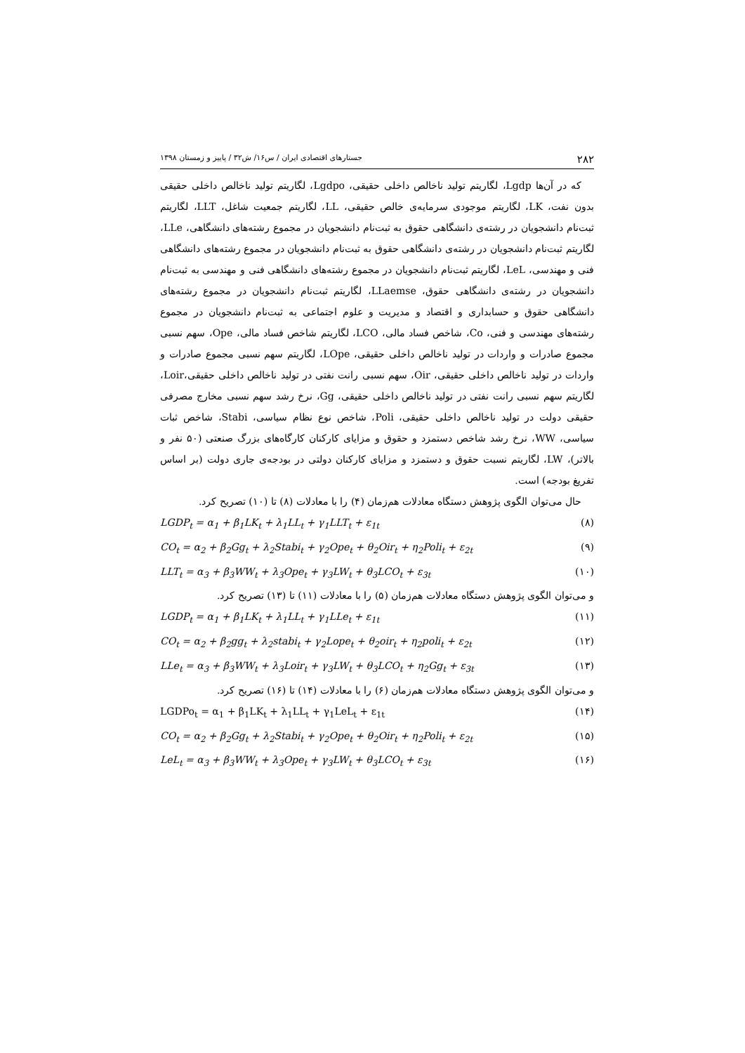۲۸۲ جستارهای اقتصادی ایران / س۱۶/ ش۳۲ / پاییز و زمستان ۱۳۹۸
که در آن‌ها Lgdp، لگاریتم تولید ناخالص داخلی حقیقی، Lgdpo، لگاریتم تولید ناخالص داخلی حقیقی بدون نفت، LK، لگاریتم موجودی سرمایه‌ی خالص حقیقی، LL، لگاریتم جمعیت شاغل، LLT، لگاریتم ثبت‌نام دانشجویان در رشته‌ی دانشگاهی حقوق به ثبت‌نام دانشجویان در مجموع رشته‌های دانشگاهی، LLe، لگاریتم ثبت‌نام دانشجویان در رشته‌ی دانشگاهی حقوق به ثبت‌نام دانشجویان در مجموع رشته‌های دانشگاهی فنی و مهندسی، LeL، لگاریتم ثبت‌نام دانشجویان در مجموع رشته‌های دانشگاهی فنی و مهندسی به ثبت‌نام دانشجویان در رشته‌ی دانشگاهی حقوق، LLaemse، لگاریتم ثبت‌نام دانشجویان در مجموع رشته‌های دانشگاهی حقوق و حسابداری و اقتصاد و مدیریت و علوم اجتماعی به ثبت‌نام دانشجویان در مجموع رشته‌های مهندسی و فنی، Co، شاخص فساد مالی، LCO، لگاریتم شاخص فساد مالی، Ope، سهم نسبی مجموع صادرات و واردات در تولید ناخالص داخلی حقیقی، LOpe، لگاریتم سهم نسبی مجموع صادرات و واردات در تولید ناخالص داخلی حقیقی، Oir، سهم نسبی رانت نفتی در تولید ناخالص داخلی حقیقی،Loir، لگاریتم سهم نسبی رانت نفتی در تولید ناخالص داخلی حقیقی، Gg، نرخ رشد سهم نسبی مخارج مصرفی حقیقی دولت در تولید ناخالص داخلی حقیقی، Poli، شاخص نوع نظام سیاسی، Stabi، شاخص ثبات سیاسی، WW، نرخ رشد شاخص دستمزد و حقوق و مزایای کارکنان کارگاه‌های بزرگ صنعتی (۵۰ نفر و بالاتر)، LW، لگاریتم نسبت حقوق و دستمزد و مزایای کارکنان دولتی در بودجه‌ی جاری دولت (بر اساس تفریغ بودجه) است.
حال می‌توان الگوی پژوهش دستگاه معادلات هم‌زمان (۴) را با معادلات (۸) تا (۱۰) تصریح کرد.
LGDP<sub>t</sub> = α<sub>1</sub> + β<sub>1</sub>LK<sub>t</sub> + λ<sub>1</sub>LL<sub>t</sub> + γ<sub>1</sub>LLT<sub>t</sub> + ε<sub>1t</sub> (۸)
CO<sub>t</sub> = α<sub>2</sub> + β<sub>2</sub>Gg<sub>t</sub> + λ<sub>2</sub>Stabi<sub>t</sub> + γ<sub>2</sub>Ope<sub>t</sub> + θ<sub>2</sub>Oir<sub>t</sub> + η<sub>2</sub>Poli<sub>t</sub> + ε<sub>2t</sub> (۹)
LLT<sub>t</sub> = α<sub>3</sub> + β<sub>3</sub>WW<sub>t</sub> + λ<sub>3</sub>Ope<sub>t</sub> + γ<sub>3</sub>LW<sub>t</sub> + θ<sub>3</sub>LCO<sub>t</sub> + ε<sub>3t</sub> (۱۰)
و می‌توان الگوی پژوهش دستگاه معادلات هم‌زمان (۵) را با معادلات (۱۱) تا (۱۳) تصریح کرد.
LGDP<sub>t</sub> = α<sub>1</sub> + β<sub>1</sub>LK<sub>t</sub> + λ<sub>1</sub>LL<sub>t</sub> + γ<sub>1</sub>LLe<sub>t</sub> + ε<sub>1t</sub> (۱۱)
CO<sub>t</sub> = α<sub>2</sub> + β<sub>2</sub>gg<sub>t</sub> + λ<sub>2</sub>stabi<sub>t</sub> + γ<sub>2</sub>Lope<sub>t</sub> + θ<sub>2</sub>oir<sub>t</sub> + η<sub>2</sub>poli<sub>t</sub> + ε<sub>2t</sub> (۱۲)
LLe<sub>t</sub> = α<sub>3</sub> + β<sub>3</sub>WW<sub>t</sub> + λ<sub>3</sub>Loir<sub>t</sub> + γ<sub>3</sub>LW<sub>t</sub> + θ<sub>3</sub>LCO<sub>t</sub> + η<sub>2</sub>Gg<sub>t</sub> + ε<sub>3t</sub> (۱۳)
و می‌توان الگوی پژوهش دستگاه معادلات هم‌زمان (۶) را با معادلات (۱۴) تا (۱۶) تصریح کرد.
LGDPo<sub>t</sub> = α<sub>1</sub> + β<sub>1</sub>LK<sub>t</sub> + λ<sub>1</sub>LL<sub>t</sub> + γ<sub>1</sub>LeL<sub>t</sub> + ε<sub>1t</sub> (۱۴)
CO<sub>t</sub> = α<sub>2</sub> + β<sub>2</sub>Gg<sub>t</sub> + λ<sub>2</sub>Stabi<sub>t</sub> + γ<sub>2</sub>Ope<sub>t</sub> + θ<sub>2</sub>Oir<sub>t</sub> + η<sub>2</sub>Poli<sub>t</sub> + ε<sub>2t</sub> (۱۵)
LeL<sub>t</sub> = α<sub>3</sub> + β<sub>3</sub>WW<sub>t</sub> + λ<sub>3</sub>Ope<sub>t</sub> + γ<sub>3</sub>LW<sub>t</sub> + θ<sub>3</sub>LCO<sub>t</sub> + ε<sub>3t</sub> (۱۶)